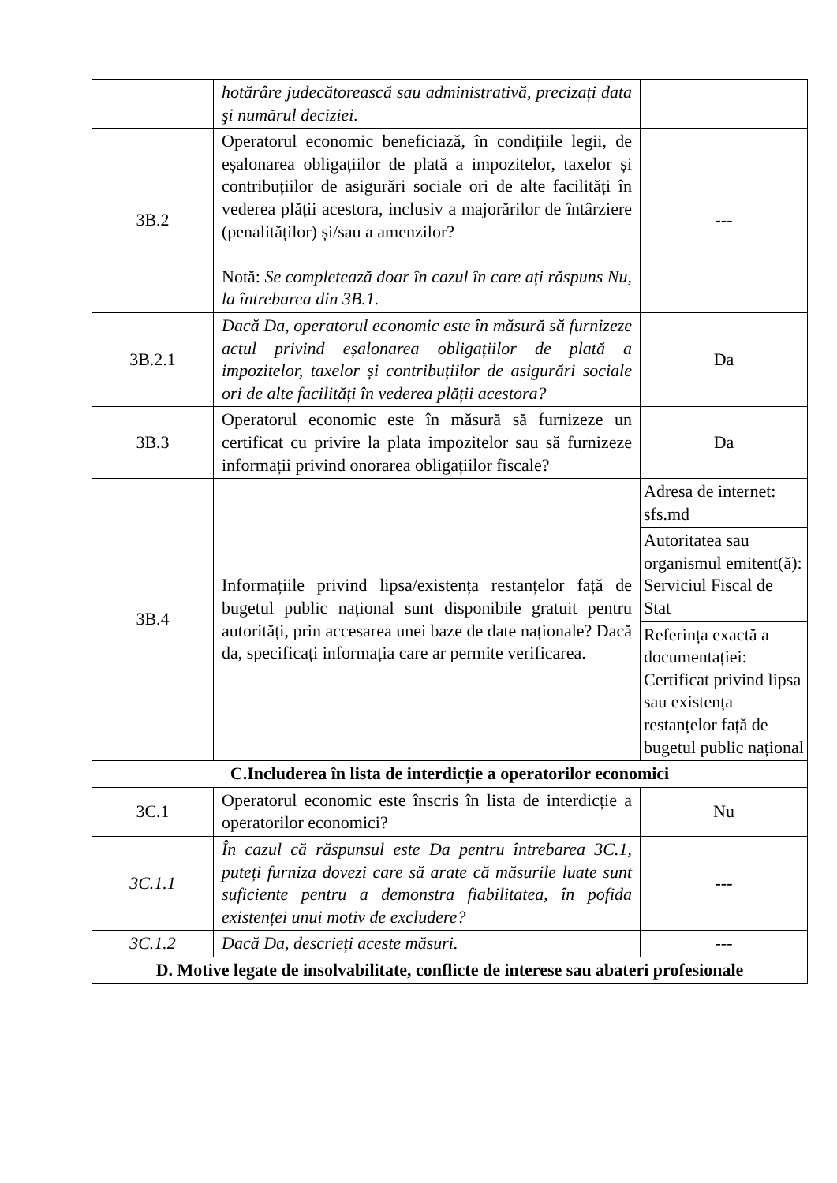| | hotărâre judecătorească sau administrativă, precizați data şi numărul deciziei. | |
| 3B.2 | Operatorul economic beneficiază, în condițiile legii, de eșalonarea obligațiilor de plată a impozitelor, taxelor și contribuțiilor de asigurări sociale ori de alte facilități în vederea plății acestora, inclusiv a majorărilor de întârziere (penalităților) și/sau a amenzilor? Notă: Se completează doar în cazul în care ați răspuns Nu, la întrebarea din 3B.1. | --- |
| 3B.2.1 | Dacă Da, operatorul economic este în măsură să furnizeze actul privind eșalonarea obligațiilor de plată a impozitelor, taxelor și contribuțiilor de asigurări sociale ori de alte facilități în vederea plății acestora? | Da |
| 3B.3 | Operatorul economic este în măsură să furnizeze un certificat cu privire la plata impozitelor sau să furnizeze informații privind onorarea obligațiilor fiscale? | Da |
| 3B.4 | Informațiile privind lipsa/existența restanțelor față de bugetul public național sunt disponibile gratuit pentru autorități, prin accesarea unei baze de date naționale? Dacă da, specificați informația care ar permite verificarea. | / Adresa de internet: sfs.md / / Autoritatea sau organismul emitent(ă): Serviciul Fiscal de Stat / / Referința exactă a documentației: Certificat privind lipsa sau existența restanțelor față de bugetul public național / |
| C.Includerea în lista de interdicție a operatorilor economici | | |
| 3C.1 | Operatorul economic este înscris în lista de interdicție a operatorilor economici? | Nu |
| 3C.1.1 | În cazul că răspunsul este Da pentru întrebarea 3C.1, puteți furniza dovezi care să arate că măsurile luate sunt suficiente pentru a demonstra fiabilitatea, în pofida existenței unui motiv de excludere? | --- |
| 3C.1.2 | Dacă Da, descrieți aceste măsuri. | --- |
| D. Motive legate de insolvabilitate, conflicte de interese sau abateri profesionale | | |